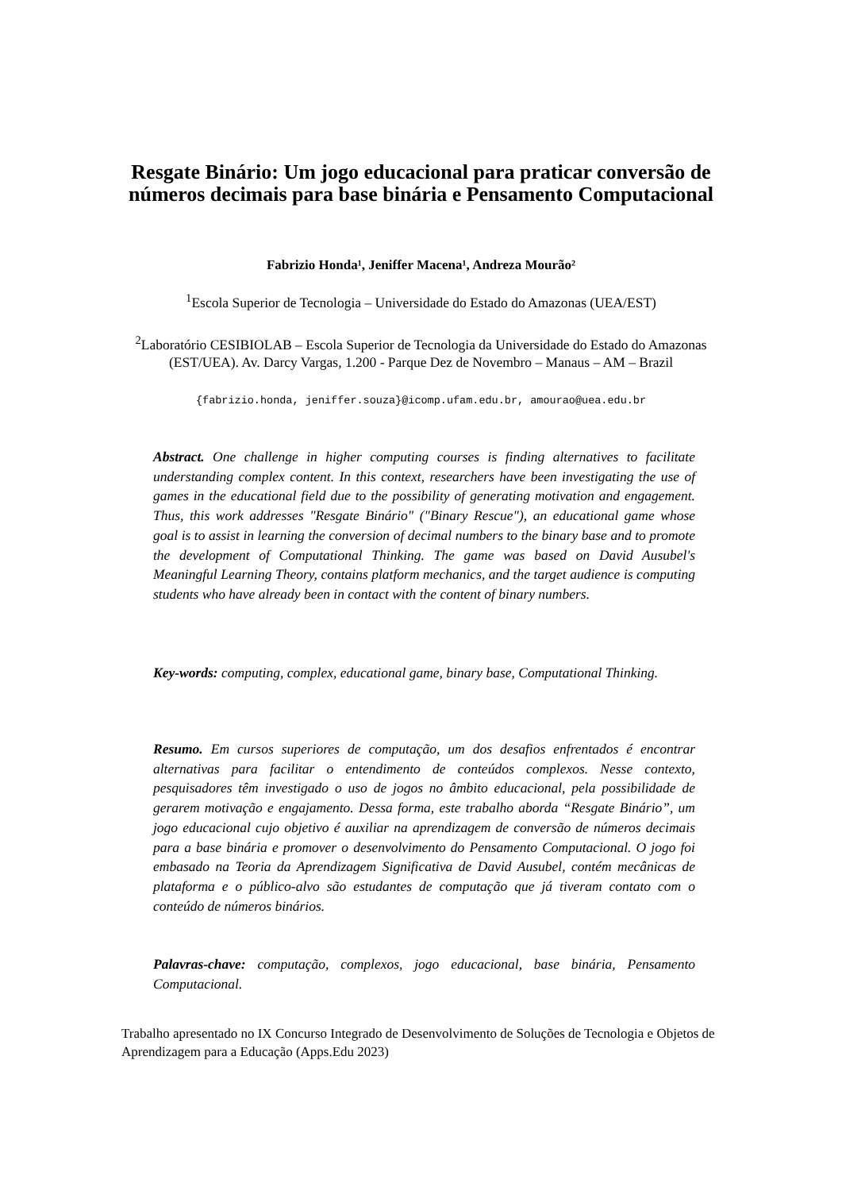Resgate Binário: Um jogo educacional para praticar conversão de números decimais para base binária e Pensamento Computacional
Fabrizio Honda¹, Jeniffer Macena¹, Andreza Mourão²
<sup>1</sup> Escola Superior de Tecnologia – Universidade do Estado do Amazonas (UEA/EST)
<sup>2</sup> Laboratório CESIBIOLAB – Escola Superior de Tecnologia da Universidade do Estado do Amazonas (EST/UEA). Av. Darcy Vargas, 1.200 - Parque Dez de Novembro – Manaus – AM – Brazil
{fabrizio.honda, jeniffer.souza}@icomp.ufam.edu.br, amourao@uea.edu.br
Abstract. One challenge in higher computing courses is finding alternatives to facilitate understanding complex content. In this context, researchers have been investigating the use of games in the educational field due to the possibility of generating motivation and engagement. Thus, this work addresses "Resgate Binário" ("Binary Rescue"), an educational game whose goal is to assist in learning the conversion of decimal numbers to the binary base and to promote the development of Computational Thinking. The game was based on David Ausubel's Meaningful Learning Theory, contains platform mechanics, and the target audience is computing students who have already been in contact with the content of binary numbers.
Key-words: computing, complex, educational game, binary base, Computational Thinking.
Resumo. Em cursos superiores de computação, um dos desafios enfrentados é encontrar alternativas para facilitar o entendimento de conteúdos complexos. Nesse contexto, pesquisadores têm investigado o uso de jogos no âmbito educacional, pela possibilidade de gerarem motivação e engajamento. Dessa forma, este trabalho aborda “Resgate Binário”, um jogo educacional cujo objetivo é auxiliar na aprendizagem de conversão de números decimais para a base binária e promover o desenvolvimento do Pensamento Computacional. O jogo foi embasado na Teoria da Aprendizagem Significativa de David Ausubel, contém mecânicas de plataforma e o público-alvo são estudantes de computação que já tiveram contato com o conteúdo de números binários.
Palavras-chave: computação, complexos, jogo educacional, base binária, Pensamento Computacional.
Trabalho apresentado no IX Concurso Integrado de Desenvolvimento de Soluções de Tecnologia e Objetos de Aprendizagem para a Educação (Apps.Edu 2023)